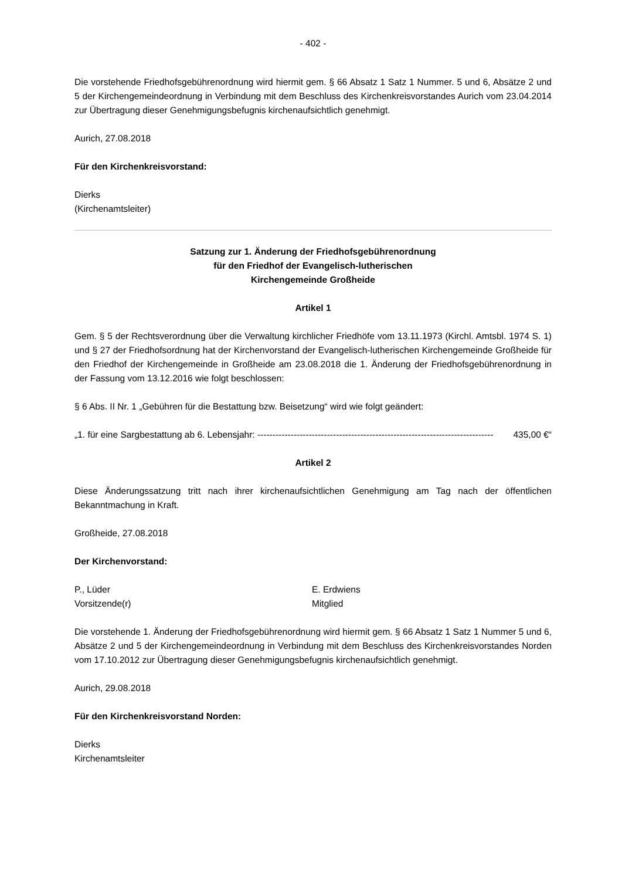- 402 -
Die vorstehende Friedhofsgebührenordnung wird hiermit gem. § 66 Absatz 1 Satz 1 Nummer. 5 und 6, Absätze 2 und 5 der Kirchengemeindeordnung in Verbindung mit dem Beschluss des Kirchenkreis­vorstandes Aurich vom 23.04.2014 zur Übertragung dieser Genehmigungsbefugnis kirchenaufsicht­lich genehmigt.
Aurich, 27.08.2018
Für den Kirchenkreisvorstand:
Dierks
(Kirchenamtsleiter)
Satzung zur 1. Änderung der Friedhofsgebührenordnung
für den Friedhof der Evangelisch-lutherischen
Kirchengemeinde Großheide
Artikel 1
Gem. § 5 der Rechtsverordnung über die Verwaltung kirchlicher Friedhöfe vom 13.11.1973 (Kirchl. Amtsbl. 1974 S. 1) und § 27 der Friedhofsordnung hat der Kirchenvorstand der Evangelisch-lutherischen Kirchengemeinde Großheide für den Friedhof der Kirchengemeinde in Großheide am 23.08.2018 die 1. Änderung der Friedhofsgebührenordnung in der Fassung vom 13.12.2016 wie folgt beschlossen:
§ 6 Abs. II Nr. 1 „Gebühren für die Bestattung bzw. Beisetzung“ wird wie folgt geändert:
„1. für eine Sargbestattung ab 6. Lebensjahr: ------------------------------------------------------------------------------ 435,00 €“
Artikel 2
Diese Änderungssatzung tritt nach ihrer kirchenaufsichtlichen Genehmigung am Tag nach der öffent­lichen Bekanntmachung in Kraft.
Großheide, 27.08.2018
Der Kirchenvorstand:
P., Lüder
Vorsitzende(r)
E. Erdwiens
Mitglied
Die vorstehende 1. Änderung der Friedhofsgebührenordnung wird hiermit gem. § 66 Absatz 1 Satz 1 Nummer 5 und 6, Absätze 2 und 5 der Kirchengemeindeordnung in Verbindung mit dem Beschluss des Kirchenkreisvorstandes Norden vom 17.10.2012 zur Übertragung dieser Genehmigungsbefugnis kirchenaufsichtlich genehmigt.
Aurich, 29.08.2018
Für den Kirchenkreisvorstand Norden:
Dierks
Kirchenamtsleiter